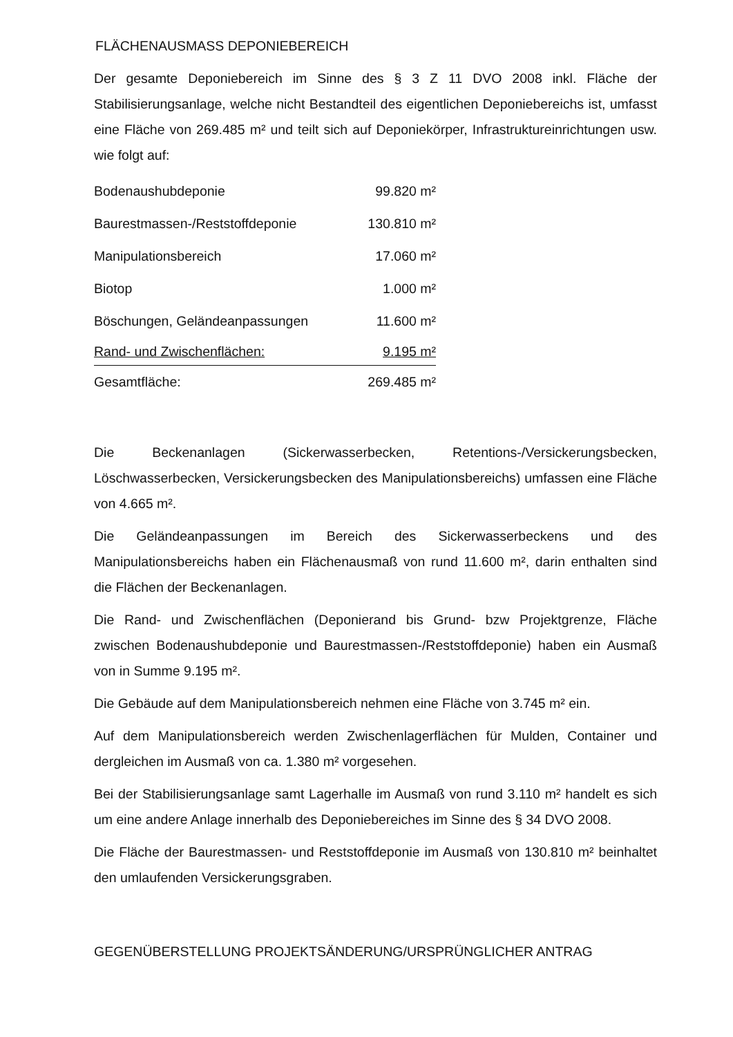FLÄCHENAUSMASS DEPONIEBEREICH
Der gesamte Deponiebereich im Sinne des § 3 Z 11 DVO 2008 inkl. Fläche der Stabilisierungsanlage, welche nicht Bestandteil des eigentlichen Deponiebereichs ist, umfasst eine Fläche von 269.485 m² und teilt sich auf Deponiekörper, Infrastruktureinrichtungen usw. wie folgt auf:
| Bodenaushubdeponie | 99.820 m² |
| Baurestmassen-/Reststoffdeponie | 130.810 m² |
| Manipulationsbereich | 17.060 m² |
| Biotop | 1.000 m² |
| Böschungen, Geländeanpassungen | 11.600 m² |
| Rand- und Zwischenflächen: | 9.195 m² |
| Gesamtfläche: | 269.485 m² |
Die Beckenanlagen (Sickerwasserbecken, Retentions-/Versickerungsbecken, Löschwasserbecken, Versickerungsbecken des Manipulationsbereichs) umfassen eine Fläche von 4.665 m².
Die Geländeanpassungen im Bereich des Sickerwasserbeckens und des Manipulationsbereichs haben ein Flächenausmaß von rund 11.600 m², darin enthalten sind die Flächen der Beckenanlagen.
Die Rand- und Zwischenflächen (Deponierand bis Grund- bzw Projektgrenze, Fläche zwischen Bodenaushubdeponie und Baurestmassen-/Reststoffdeponie) haben ein Ausmaß von in Summe 9.195 m².
Die Gebäude auf dem Manipulationsbereich nehmen eine Fläche von 3.745 m² ein.
Auf dem Manipulationsbereich werden Zwischenlagerflächen für Mulden, Container und dergleichen im Ausmaß von ca. 1.380 m² vorgesehen.
Bei der Stabilisierungsanlage samt Lagerhalle im Ausmaß von rund 3.110 m² handelt es sich um eine andere Anlage innerhalb des Deponiebereiches im Sinne des § 34 DVO 2008.
Die Fläche der Baurestmassen- und Reststoffdeponie im Ausmaß von 130.810 m² beinhaltet den umlaufenden Versickerungsgraben.
GEGENÜBERSTELLUNG PROJEKTSÄNDERUNG/URSPRÜNGLICHER ANTRAG